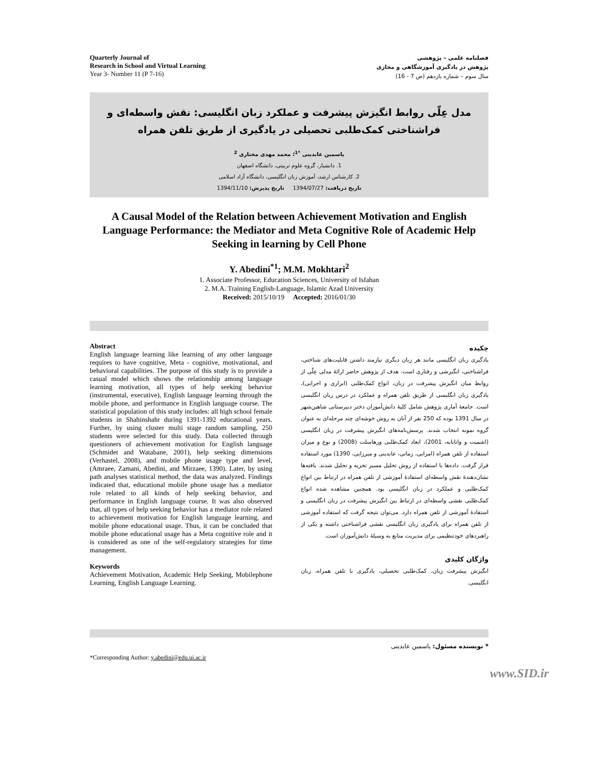Quarterly Journal of
Research in School and Virtual Learning
Year 3- Number 11 (P 7-16)
فصلنامه علمی – پژوهشی
پژوهش در یادگیری آموزشگاهی و مجازی
سال سوم – شماره یازدهم (ص 7 - 16)
مدل عِلّی روابط انگیزش پیشرفت و عملکرد زبان انگلیسی: نقش واسطه‌ای و فراشناختی کمک‌طلبی تحصیلی در یادگیری از طریق تلفن همراه
یاسمین عابدینی <sup>*1</sup>؛ محمد مهدی مختاری <sup>2</sup>
1. دانشیار، گروه علوم تربیتی، دانشگاه اصفهان
2. کارشناس ارشد، آموزش زبان انگلیسی، دانشگاه آزاد اسلامی
تاریخ دریافت: 1394/07/27 تاریخ پذیرش: 1394/11/10
A Causal Model of the Relation between Achievement Motivation and English Language Performance: the Mediator and Meta Cognitive Role of Academic Help Seeking in learning by Cell Phone
Y. Abedini<sup>*1</sup>; M.M. Mokhtari<sup>2</sup>
1. Associate Professor, Education Sciences, University of Isfahan
2. M.A. Training English-Language, Islamic Azad University
Received: 2015/10/19 Accepted: 2016/01/30
Abstract
English language learning like learning of any other language requires to have cognitive, Meta - cognitive, motivational, and behavioral capabilities. The purpose of this study is to provide a casual model which shows the relationship among language learning motivation, all types of help seeking behavior (instrumental, executive), English language learning through the mobile phone, and performance in English language course. The statistical population of this study includes: all high school female students in Shahinshahr during 1391-1392 educational years. Further, by using cluster multi stage random sampling, 250 students were selected for this study. Data collected through questioners of achievement motivation for English language (Schmidet and Watabane, 2001), help seeking dimensions (Verhastel, 2008), and mobile phone usage type and level, (Amraee, Zamani, Abedini, and Mirzaee, 1390). Later, by using path analyses statistical method, the data was analyzed. Findings indicated that, educational mobile phone usage has a mediator role related to all kinds of help seeking behavior, and performance in English language course. It was also observed that, all types of help seeking behavior has a mediator role related to achievement motivation for English language learning, and mobile phone educational usage. Thus, it can be concluded that mobile phone educational usage has a Meta cognitive role and it is considered as one of the self-regulatory strategies for time management.
Keywords
Achievement Motivation, Academic Help Seeking, Mobilephone Learning, English Language Learning.
چکیده
یادگیری زبان انگلیسی مانند هر زبان دیگری نیازمند داشتن قابلیت‌های شناختی، فراشناختی، انگیزشی و رفتاری است. هدف از پژوهش حاضر ارائهٔ مدلی عِلّی از روابط میان انگیزش پیشرفت در زبان، انواع کمک‌طلبی (ابزاری و اجرایی)، یادگیری زبان انگلیسی از طریق تلفن همراه و عملکرد در درس زبان انگلیسی است. جامعهٔ آماری پژوهش شامل کلیهٔ دانش‌آموزان دختر دبیرستانی شاهین‌شهر در سال 1391 بوده که 250 نفر از آنان به روش خوشه‌ای چند مرحله‌ای به عنوان گروه نمونه انتخاب شدند. پرسش‌نامه‌های انگیزش پیشرفت در زبان انگلیسی (اشمیت و واتانابه، 2001)، ابعاد کمک‌طلبی ورهاسلت (2008) و نوع و میزان استفاده از تلفن همراه (امرایی، زمانی، عابدینی و میرزایی، 1390) مورد استفاده قرار گرفت. داده‌ها با استفاده از روش تحلیل مسیر تجزیه و تحلیل شدند. یافته‌ها نشان‌دهندهٔ نقش واسطه‌ای استفادهٔ آموزشی از تلفن همراه در ارتباط بین انواع کمک‌طلبی و عملکرد در زبان انگلیسی بود. همچنین مشاهده شده انواع کمک‌طلبی نقشی واسطه‌ای در ارتباط بین انگیزش پیشرفت در زبان انگلیسی و استفادهٔ آموزشی از تلفن همراه دارد. می‌توان نتیجه گرفت که استفاده آموزشی از تلفن همراه برای یادگیری زبان انگلیسی نقشی فراشناختی داشته و یکی از راهبردهای خودتنظیمی برای مدیریت منابع به وسیلهٔ دانش‌آموزان است.
واژگان کلیدی
انگیزش پیشرفت زبان، کمک‌طلبی تحصیلی، یادگیری با تلفن همراه، زبان انگلیسی.
*Corresponding Author: y.abedini@edu.ui.ac.ir
* نویسنده مسئول: یاسمین عابدینی
www.SID.ir